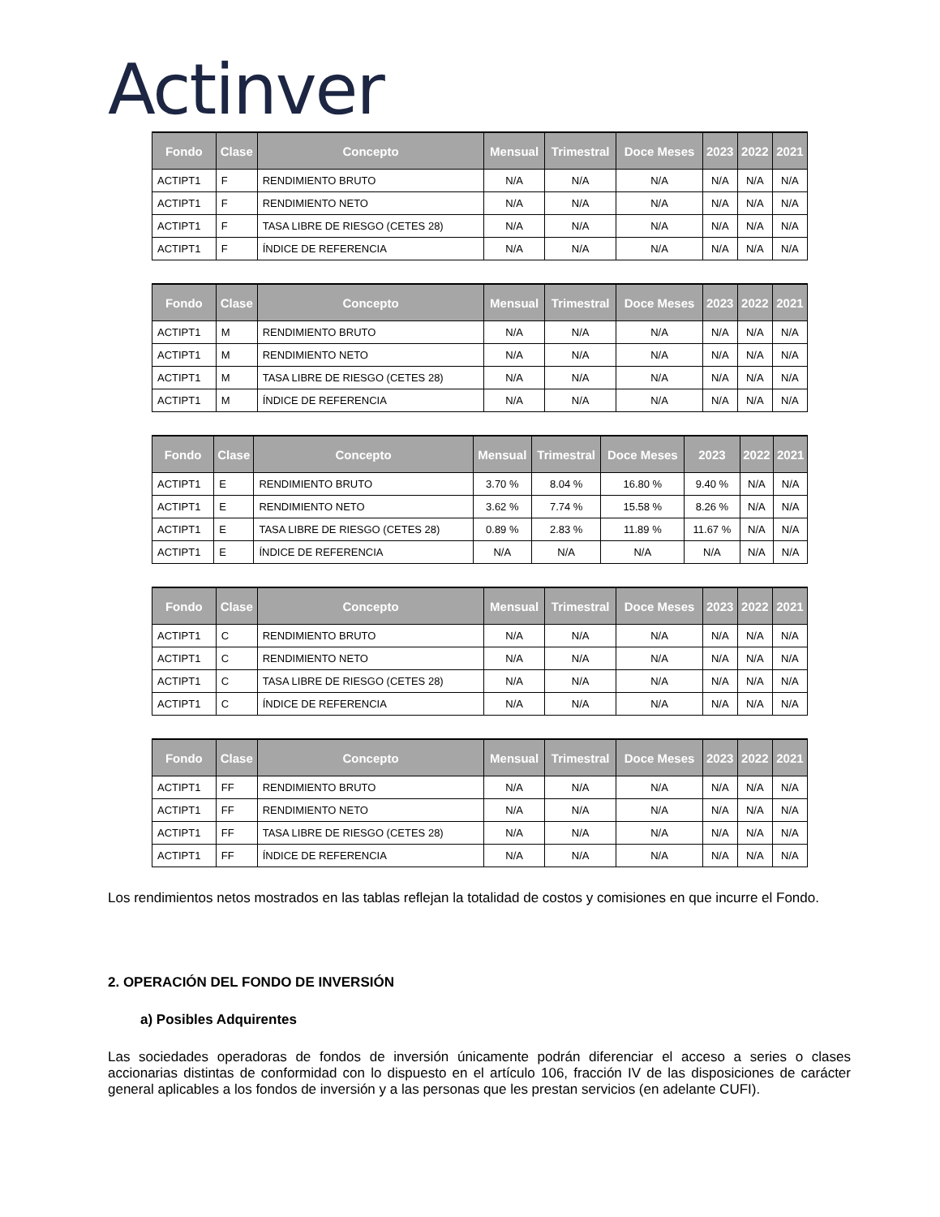Actinver
| Fondo | Clase | Concepto | Mensual | Trimestral | Doce Meses | 2023 | 2022 | 2021 |
| --- | --- | --- | --- | --- | --- | --- | --- | --- |
| ACTIPT1 | F | RENDIMIENTO BRUTO | N/A | N/A | N/A | N/A | N/A | N/A |
| ACTIPT1 | F | RENDIMIENTO NETO | N/A | N/A | N/A | N/A | N/A | N/A |
| ACTIPT1 | F | TASA LIBRE DE RIESGO (CETES 28) | N/A | N/A | N/A | N/A | N/A | N/A |
| ACTIPT1 | F | ÍNDICE DE REFERENCIA | N/A | N/A | N/A | N/A | N/A | N/A |
| Fondo | Clase | Concepto | Mensual | Trimestral | Doce Meses | 2023 | 2022 | 2021 |
| --- | --- | --- | --- | --- | --- | --- | --- | --- |
| ACTIPT1 | M | RENDIMIENTO BRUTO | N/A | N/A | N/A | N/A | N/A | N/A |
| ACTIPT1 | M | RENDIMIENTO NETO | N/A | N/A | N/A | N/A | N/A | N/A |
| ACTIPT1 | M | TASA LIBRE DE RIESGO (CETES 28) | N/A | N/A | N/A | N/A | N/A | N/A |
| ACTIPT1 | M | ÍNDICE DE REFERENCIA | N/A | N/A | N/A | N/A | N/A | N/A |
| Fondo | Clase | Concepto | Mensual | Trimestral | Doce Meses | 2023 | 2022 | 2021 |
| --- | --- | --- | --- | --- | --- | --- | --- | --- |
| ACTIPT1 | E | RENDIMIENTO BRUTO | 3.70 % | 8.04 % | 16.80 % | 9.40 % | N/A | N/A |
| ACTIPT1 | E | RENDIMIENTO NETO | 3.62 % | 7.74 % | 15.58 % | 8.26 % | N/A | N/A |
| ACTIPT1 | E | TASA LIBRE DE RIESGO (CETES 28) | 0.89 % | 2.83 % | 11.89 % | 11.67 % | N/A | N/A |
| ACTIPT1 | E | ÍNDICE DE REFERENCIA | N/A | N/A | N/A | N/A | N/A | N/A |
| Fondo | Clase | Concepto | Mensual | Trimestral | Doce Meses | 2023 | 2022 | 2021 |
| --- | --- | --- | --- | --- | --- | --- | --- | --- |
| ACTIPT1 | C | RENDIMIENTO BRUTO | N/A | N/A | N/A | N/A | N/A | N/A |
| ACTIPT1 | C | RENDIMIENTO NETO | N/A | N/A | N/A | N/A | N/A | N/A |
| ACTIPT1 | C | TASA LIBRE DE RIESGO (CETES 28) | N/A | N/A | N/A | N/A | N/A | N/A |
| ACTIPT1 | C | ÍNDICE DE REFERENCIA | N/A | N/A | N/A | N/A | N/A | N/A |
| Fondo | Clase | Concepto | Mensual | Trimestral | Doce Meses | 2023 | 2022 | 2021 |
| --- | --- | --- | --- | --- | --- | --- | --- | --- |
| ACTIPT1 | FF | RENDIMIENTO BRUTO | N/A | N/A | N/A | N/A | N/A | N/A |
| ACTIPT1 | FF | RENDIMIENTO NETO | N/A | N/A | N/A | N/A | N/A | N/A |
| ACTIPT1 | FF | TASA LIBRE DE RIESGO (CETES 28) | N/A | N/A | N/A | N/A | N/A | N/A |
| ACTIPT1 | FF | ÍNDICE DE REFERENCIA | N/A | N/A | N/A | N/A | N/A | N/A |
Los rendimientos netos mostrados en las tablas reflejan la totalidad de costos y comisiones en que incurre el Fondo.
2. OPERACIÓN DEL FONDO DE INVERSIÓN
a) Posibles Adquirentes
Las sociedades operadoras de fondos de inversión únicamente podrán diferenciar el acceso a series o clases accionarias distintas de conformidad con lo dispuesto en el artículo 106, fracción IV de las disposiciones de carácter general aplicables a los fondos de inversión y a las personas que les prestan servicios (en adelante CUFI).